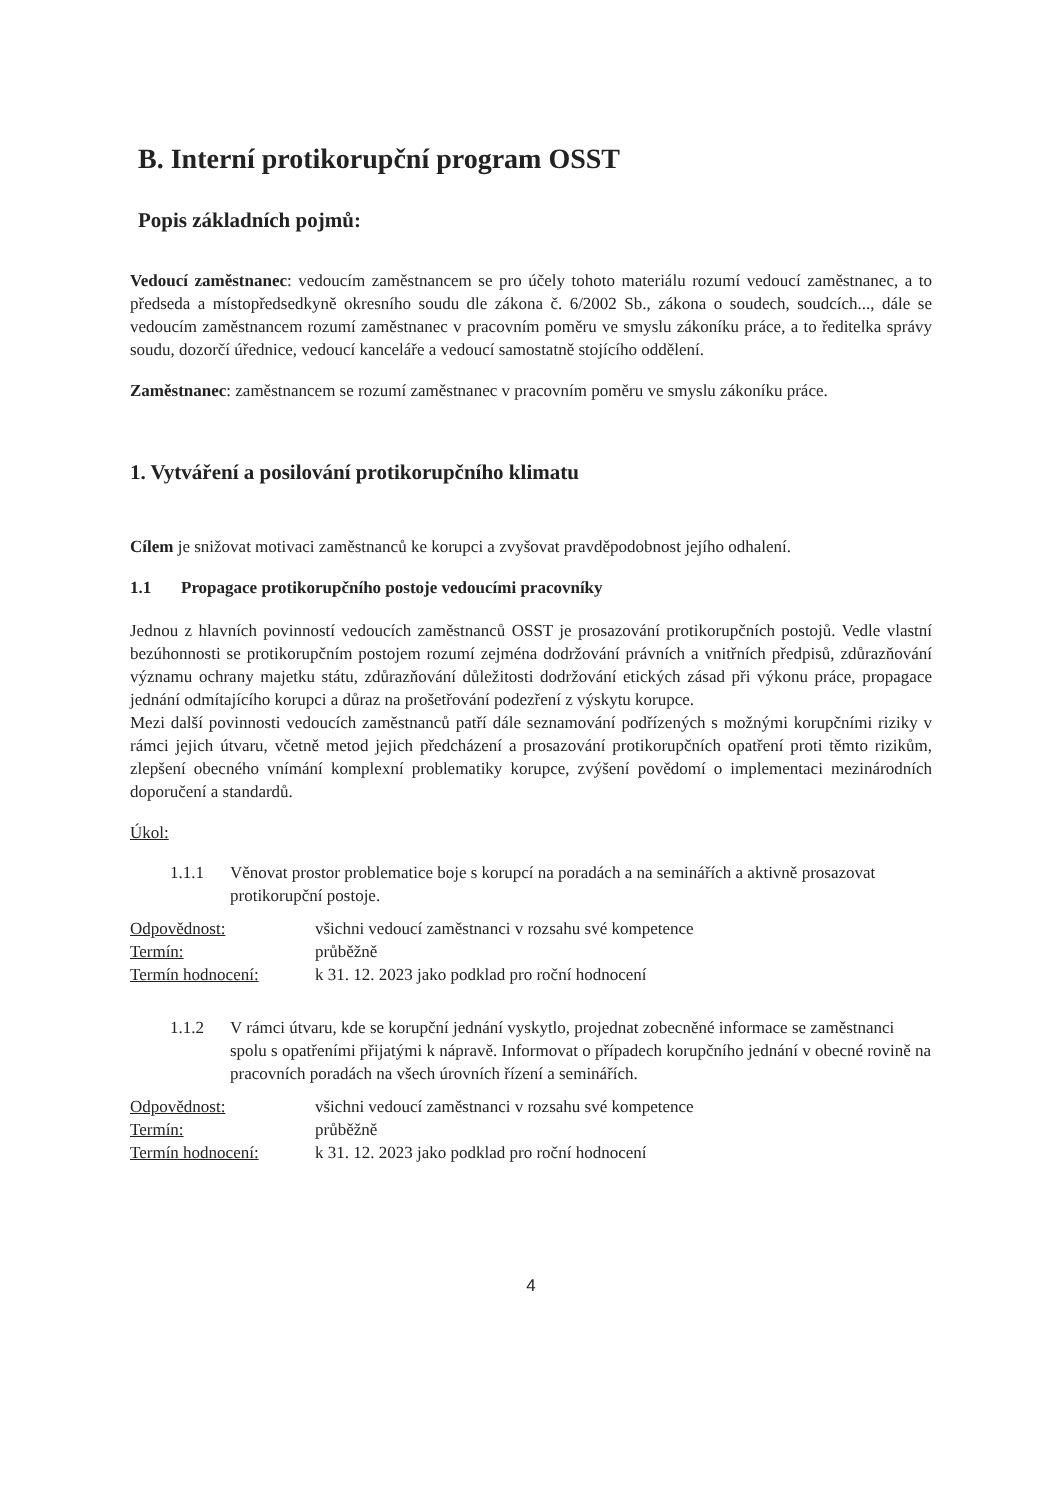B. Interní protikorupční program OSST
Popis základních pojmů:
Vedoucí zaměstnanec: vedoucím zaměstnancem se pro účely tohoto materiálu rozumí vedoucí zaměstnanec, a to předseda a místopředsedkyně okresního soudu dle zákona č. 6/2002 Sb., zákona o soudech, soudcích..., dále se vedoucím zaměstnancem rozumí zaměstnanec v pracovním poměru ve smyslu zákoníku práce, a to ředitelka správy soudu, dozorčí úřednice, vedoucí kanceláře a vedoucí samostatně stojícího oddělení.
Zaměstnanec: zaměstnancem se rozumí zaměstnanec v pracovním poměru ve smyslu zákoníku práce.
1. Vytváření a posilování protikorupčního klimatu
Cílem je snižovat motivaci zaměstnanců ke korupci a zvyšovat pravděpodobnost jejího odhalení.
1.1 Propagace protikorupčního postoje vedoucími pracovníky
Jednou z hlavních povinností vedoucích zaměstnanců OSST je prosazování protikorupčních postojů. Vedle vlastní bezúhonnosti se protikorupčním postojem rozumí zejména dodržování právních a vnitřních předpisů, zdůrazňování významu ochrany majetku státu, zdůrazňování důležitosti dodržování etických zásad při výkonu práce, propagace jednání odmítajícího korupci a důraz na prošetřování podezření z výskytu korupce.
Mezi další povinnosti vedoucích zaměstnanců patří dále seznamování podřízených s možnými korupčními riziky v rámci jejich útvaru, včetně metod jejich předcházení a prosazování protikorupčních opatření proti těmto rizikům, zlepšení obecného vnímání komplexní problematiky korupce, zvýšení povědomí o implementaci mezinárodních doporučení a standardů.
Úkol:
1.1.1 Věnovat prostor problematice boje s korupcí na poradách a na seminářích a aktivně prosazovat protikorupční postoje.
Odpovědnost: všichni vedoucí zaměstnanci v rozsahu své kompetence
Termín: průběžně
Termín hodnocení: k 31. 12. 2023 jako podklad pro roční hodnocení
1.1.2 V rámci útvaru, kde se korupční jednání vyskytlo, projednat zobecněné informace se zaměstnanci spolu s opatřeními přijatými k nápravě. Informovat o případech korupčního jednání v obecné rovině na pracovních poradách na všech úrovních řízení a seminářích.
Odpovědnost: všichni vedoucí zaměstnanci v rozsahu své kompetence
Termín: průběžně
Termín hodnocení: k 31. 12. 2023 jako podklad pro roční hodnocení
4